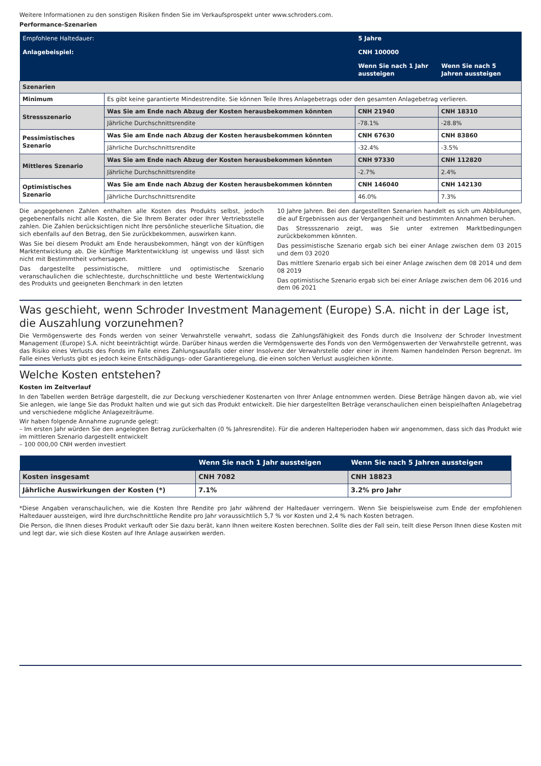Weitere Informationen zu den sonstigen Risiken finden Sie im Verkaufsprospekt unter www.schroders.com.
Performance-Szenarien
| Empfohlene Haltedauer: | | 5 Jahre | |
| Anlagebeispiel: | | CNH 100000 | |
| | | Wenn Sie nach 1 Jahr aussteigen | Wenn Sie nach 5 Jahren aussteigen |
| Szenarien | | | |
| Minimum | Es gibt keine garantierte Mindestrendite. Sie können Teile Ihres Anlagebetrags oder den gesamten Anlagebetrag verlieren. | | |
| Stressszenario | Was Sie am Ende nach Abzug der Kosten herausbekommen könnten | CNH 21940 | CNH 18310 |
| | Jährliche Durchschnittsrendite | -78.1% | -28.8% |
| Pessimistisches Szenario | Was Sie am Ende nach Abzug der Kosten herausbekommen könnten | CNH 67630 | CNH 83860 |
| | Jährliche Durchschnittsrendite | -32.4% | -3.5% |
| Mittleres Szenario | Was Sie am Ende nach Abzug der Kosten herausbekommen könnten | CNH 97330 | CNH 112820 |
| | Jährliche Durchschnittsrendite | -2.7% | 2.4% |
| Optimistisches Szenario | Was Sie am Ende nach Abzug der Kosten herausbekommen könnten | CNH 146040 | CNH 142130 |
| | Jährliche Durchschnittsrendite | 46.0% | 7.3% |
Die angegebenen Zahlen enthalten alle Kosten des Produkts selbst, jedoch gegebenenfalls nicht alle Kosten, die Sie Ihrem Berater oder Ihrer Vertriebsstelle zahlen. Die Zahlen berücksichtigen nicht Ihre persönliche steuerliche Situation, die sich ebenfalls auf den Betrag, den Sie zurückbekommen, auswirken kann.
Was Sie bei diesem Produkt am Ende herausbekommen, hängt von der künftigen Marktentwicklung ab. Die künftige Marktentwicklung ist ungewiss und lässt sich nicht mit Bestimmtheit vorhersagen.
Das dargestellte pessimistische, mittlere und optimistische Szenario veranschaulichen die schlechteste, durchschnittliche und beste Wertentwicklung des Produkts und geeigneten Benchmark in den letzten
10 Jahre Jahren. Bei den dargestellten Szenarien handelt es sich um Abbildungen, die auf Ergebnissen aus der Vergangenheit und bestimmten Annahmen beruhen.
Das Stressszenario zeigt, was Sie unter extremen Marktbedingungen zurückbekommen könnten.
Das pessimistische Szenario ergab sich bei einer Anlage zwischen dem 03 2015 und dem 03 2020
Das mittlere Szenario ergab sich bei einer Anlage zwischen dem 08 2014 und dem 08 2019
Das optimistische Szenario ergab sich bei einer Anlage zwischen dem 06 2016 und dem 06 2021
Was geschieht, wenn Schroder Investment Management (Europe) S.A. nicht in der Lage ist, die Auszahlung vorzunehmen?
Die Vermögenswerte des Fonds werden von seiner Verwahrstelle verwahrt, sodass die Zahlungsfähigkeit des Fonds durch die Insolvenz der Schroder Investment Management (Europe) S.A. nicht beeinträchtigt würde. Darüber hinaus werden die Vermögenswerte des Fonds von den Vermögenswerten der Verwahrstelle getrennt, was das Risiko eines Verlusts des Fonds im Falle eines Zahlungsausfalls oder einer Insolvenz der Verwahrstelle oder einer in ihrem Namen handelnden Person begrenzt. Im Falle eines Verlusts gibt es jedoch keine Entschädigungs- oder Garantieregelung, die einen solchen Verlust ausgleichen könnte.
Welche Kosten entstehen?
Kosten im Zeitverlauf
In den Tabellen werden Beträge dargestellt, die zur Deckung verschiedener Kostenarten von Ihrer Anlage entnommen werden. Diese Beträge hängen davon ab, wie viel Sie anlegen, wie lange Sie das Produkt halten und wie gut sich das Produkt entwickelt. Die hier dargestellten Beträge veranschaulichen einen beispielhaften Anlagebetrag und verschiedene mögliche Anlagezeiträume.
Wir haben folgende Annahme zugrunde gelegt:
– Im ersten Jahr würden Sie den angelegten Betrag zurückerhalten (0 % Jahresrendite). Für die anderen Halteperioden haben wir angenommen, dass sich das Produkt wie im mittleren Szenario dargestellt entwickelt
– 100 000,00 CNH werden investiert
| | Wenn Sie nach 1 Jahr aussteigen | Wenn Sie nach 5 Jahren aussteigen |
| Kosten insgesamt | CNH 7082 | CNH 18823 |
| Jährliche Auswirkungen der Kosten (*) | 7.1% | 3.2% pro Jahr |
*Diese Angaben veranschaulichen, wie die Kosten Ihre Rendite pro Jahr während der Haltedauer verringern. Wenn Sie beispielsweise zum Ende der empfohlenen Haltedauer aussteigen, wird Ihre durchschnittliche Rendite pro Jahr voraussichtlich 5,7 % vor Kosten und 2,4 % nach Kosten betragen.
Die Person, die Ihnen dieses Produkt verkauft oder Sie dazu berät, kann Ihnen weitere Kosten berechnen. Sollte dies der Fall sein, teilt diese Person Ihnen diese Kosten mit und legt dar, wie sich diese Kosten auf Ihre Anlage auswirken werden.